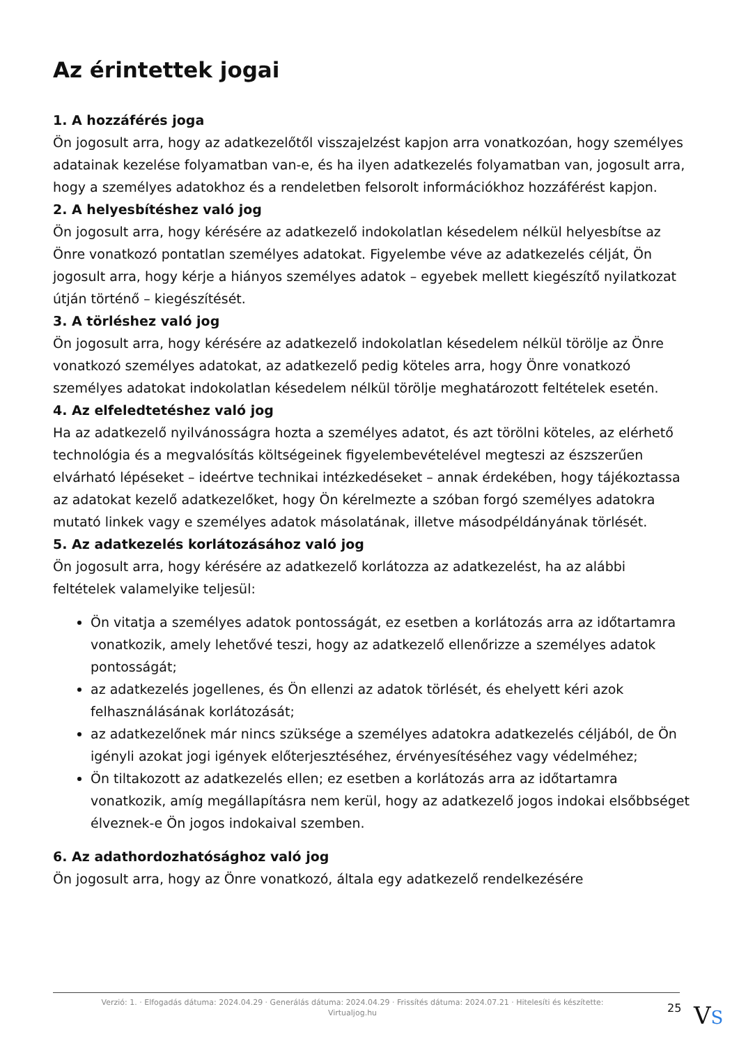Az érintettek jogai
1. A hozzáférés joga
Ön jogosult arra, hogy az adatkezelőtől visszajelzést kapjon arra vonatkozóan, hogy személyes adatainak kezelése folyamatban van-e, és ha ilyen adatkezelés folyamatban van, jogosult arra, hogy a személyes adatokhoz és a rendeletben felsorolt információkhoz hozzáférést kapjon.
2. A helyesbítéshez való jog
Ön jogosult arra, hogy kérésére az adatkezelő indokolatlan késedelem nélkül helyesbítse az Önre vonatkozó pontatlan személyes adatokat. Figyelembe véve az adatkezelés célját, Ön jogosult arra, hogy kérje a hiányos személyes adatok – egyebek mellett kiegészítő nyilatkozat útján történő – kiegészítését.
3. A törléshez való jog
Ön jogosult arra, hogy kérésére az adatkezelő indokolatlan késedelem nélkül törölje az Önre vonatkozó személyes adatokat, az adatkezelő pedig köteles arra, hogy Önre vonatkozó személyes adatokat indokolatlan késedelem nélkül törölje meghatározott feltételek esetén.
4. Az elfeledtetéshez való jog
Ha az adatkezelő nyilvánosságra hozta a személyes adatot, és azt törölni köteles, az elérhető technológia és a megvalósítás költségeinek figyelembevételével megteszi az észszerűen elvárható lépéseket – ideértve technikai intézkedéseket – annak érdekében, hogy tájékoztassa az adatokat kezelő adatkezelőket, hogy Ön kérelmezte a szóban forgó személyes adatokra mutató linkek vagy e személyes adatok másolatának, illetve másodpéldányának törlését.
5. Az adatkezelés korlátozásához való jog
Ön jogosult arra, hogy kérésére az adatkezelő korlátozza az adatkezelést, ha az alábbi feltételek valamelyike teljesül:
Ön vitatja a személyes adatok pontosságát, ez esetben a korlátozás arra az időtartamra vonatkozik, amely lehetővé teszi, hogy az adatkezelő ellenőrizze a személyes adatok pontosságát;
az adatkezelés jogellenes, és Ön ellenzi az adatok törlését, és ehelyett kéri azok felhasználásának korlátozását;
az adatkezelőnek már nincs szüksége a személyes adatokra adatkezelés céljából, de Ön igényli azokat jogi igények előterjesztéséhez, érvényesítéséhez vagy védelméhez;
Ön tiltakozott az adatkezelés ellen; ez esetben a korlátozás arra az időtartamra vonatkozik, amíg megállapításra nem kerül, hogy az adatkezelő jogos indokai elsőbbséget élveznek-e Ön jogos indokaival szemben.
6. Az adathordozhatósághoz való jog
Ön jogosult arra, hogy az Önre vonatkozó, általa egy adatkezelő rendelkezésére
Verzió: 1. · Elfogadás dátuma: 2024.04.29 · Generálás dátuma: 2024.04.29 · Frissítés dátuma: 2024.07.21 · Hitelesíti és készítette: Virtualjog.hu
25
VS